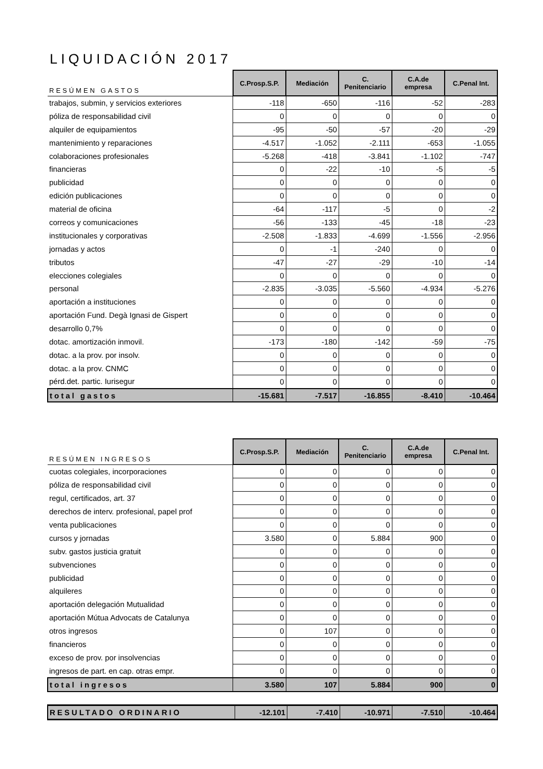LIQUIDACIÓN 2017
| RESÚMEN GASTOS | C.Prosp.S.P. | Mediación | C. Penitenciario | C.A.de empresa | C.Penal Int. |
| --- | --- | --- | --- | --- | --- |
| trabajos, submin, y servicios exteriores | -118 | -650 | -116 | -52 | -283 |
| póliza de responsabilidad civil | 0 | 0 | 0 | 0 | 0 |
| alquiler de equipamientos | -95 | -50 | -57 | -20 | -29 |
| mantenimiento y reparaciones | -4.517 | -1.052 | -2.111 | -653 | -1.055 |
| colaboraciones profesionales | -5.268 | -418 | -3.841 | -1.102 | -747 |
| financieras | 0 | -22 | -10 | -5 | -5 |
| publicidad | 0 | 0 | 0 | 0 | 0 |
| edición publicaciones | 0 | 0 | 0 | 0 | 0 |
| material de oficina | -64 | -117 | -5 | 0 | -2 |
| correos y comunicaciones | -56 | -133 | -45 | -18 | -23 |
| institucionales y corporativas | -2.508 | -1.833 | -4.699 | -1.556 | -2.956 |
| jornadas y actos | 0 | -1 | -240 | 0 | 0 |
| tributos | -47 | -27 | -29 | -10 | -14 |
| elecciones colegiales | 0 | 0 | 0 | 0 | 0 |
| personal | -2.835 | -3.035 | -5.560 | -4.934 | -5.276 |
| aportación a instituciones | 0 | 0 | 0 | 0 | 0 |
| aportación Fund. Degà Ignasi de Gispert | 0 | 0 | 0 | 0 | 0 |
| desarrollo 0,7% | 0 | 0 | 0 | 0 | 0 |
| dotac. amortización inmovil. | -173 | -180 | -142 | -59 | -75 |
| dotac. a la prov. por insolv. | 0 | 0 | 0 | 0 | 0 |
| dotac. a la prov. CNMC | 0 | 0 | 0 | 0 | 0 |
| pérd.det. partic. Iurisegur | 0 | 0 | 0 | 0 | 0 |
| total gastos | -15.681 | -7.517 | -16.855 | -8.410 | -10.464 |
| RESÚMEN INGRESOS | C.Prosp.S.P. | Mediación | C. Penitenciario | C.A.de empresa | C.Penal Int. |
| --- | --- | --- | --- | --- | --- |
| cuotas colegiales, incorporaciones | 0 | 0 | 0 | 0 | 0 |
| póliza de responsabilidad civil | 0 | 0 | 0 | 0 | 0 |
| regul, certificados, art. 37 | 0 | 0 | 0 | 0 | 0 |
| derechos de interv. profesional, papel prof | 0 | 0 | 0 | 0 | 0 |
| venta publicaciones | 0 | 0 | 0 | 0 | 0 |
| cursos y jornadas | 3.580 | 0 | 5.884 | 900 | 0 |
| subv. gastos justicia gratuit | 0 | 0 | 0 | 0 | 0 |
| subvenciones | 0 | 0 | 0 | 0 | 0 |
| publicidad | 0 | 0 | 0 | 0 | 0 |
| alquileres | 0 | 0 | 0 | 0 | 0 |
| aportación delegación Mutualidad | 0 | 0 | 0 | 0 | 0 |
| aportación Mútua Advocats de Catalunya | 0 | 0 | 0 | 0 | 0 |
| otros ingresos | 0 | 107 | 0 | 0 | 0 |
| financieros | 0 | 0 | 0 | 0 | 0 |
| exceso de prov. por insolvencias | 0 | 0 | 0 | 0 | 0 |
| ingresos de part. en cap. otras empr. | 0 | 0 | 0 | 0 | 0 |
| total ingresos | 3.580 | 107 | 5.884 | 900 | 0 |
| RESULTADO ORDINARIO | -12.101 | -7.410 | -10.971 | -7.510 | -10.464 |